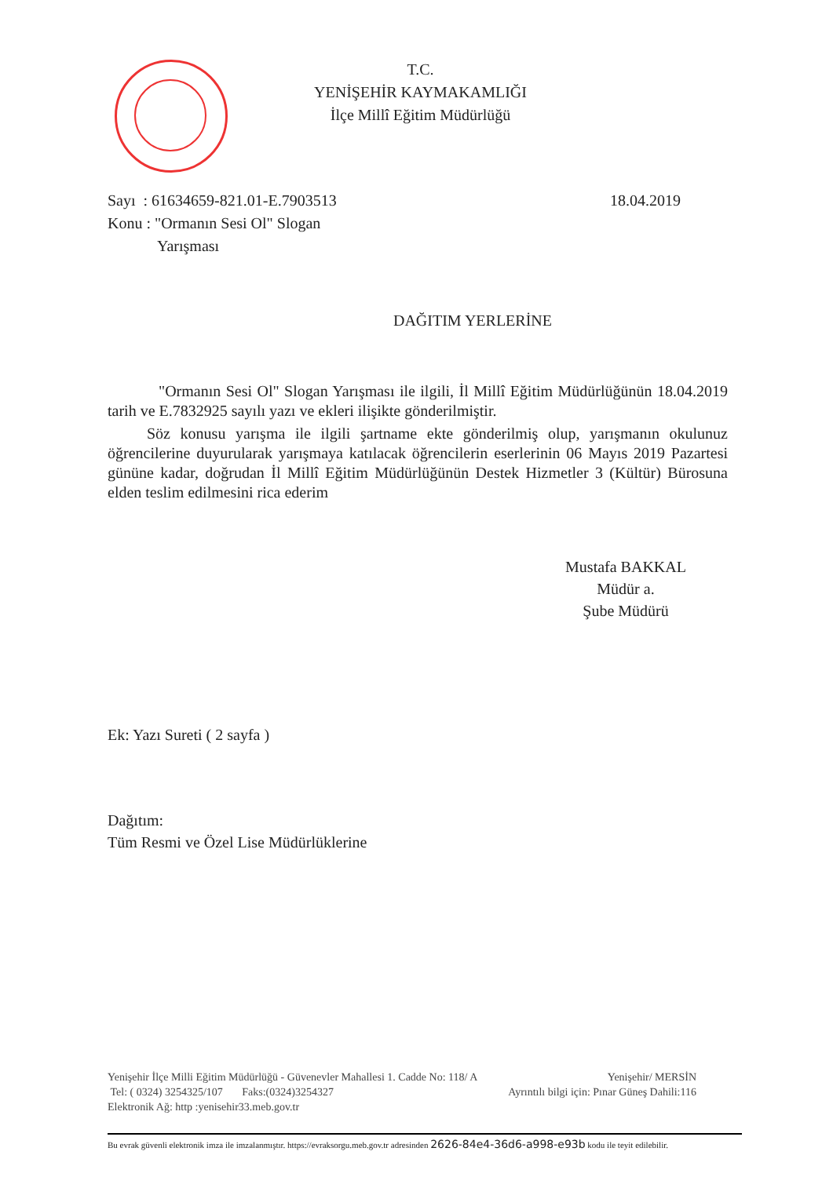T.C.
YENİŞEHİR KAYMAKAMLIĞI
İlçe Millî Eğitim Müdürlüğü
Sayı : 61634659-821.01-E.7903513 18.04.2019
Konu : "Ormanın Sesi Ol" Slogan
Yarışması
DAĞITIM YERLERİNE
"Ormanın Sesi Ol" Slogan Yarışması ile ilgili, İl Millî Eğitim Müdürlüğünün 18.04.2019 tarih ve E.7832925 sayılı yazı ve ekleri ilişikte gönderilmiştir.
Söz konusu yarışma ile ilgili şartname ekte gönderilmiş olup, yarışmanın okulunuz öğrencilerine duyurularak yarışmaya katılacak öğrencilerin eserlerinin 06 Mayıs 2019 Pazartesi gününe kadar, doğrudan İl Millî Eğitim Müdürlüğünün Destek Hizmetler 3 (Kültür) Bürosuna elden teslim edilmesini rica ederim
Mustafa BAKKAL
Müdür a.
Şube Müdürü
Ek: Yazı Sureti ( 2 sayfa )
Dağıtım:
Tüm Resmi ve Özel Lise Müdürlüklerine
Yenişehir İlçe Milli Eğitim Müdürlüğü - Güvenevler Mahallesi 1. Cadde No: 118/ A Yenişehir/ MERSİN
Tel: ( 0324) 3254325/107 Faks:(0324)3254327 Ayrıntılı bilgi için: Pınar Güneş Dahili:116
Elektronik Ağ: http :yenisehir33.meb.gov.tr
Bu evrak güvenli elektronik imza ile imzalanmıştır. https://evraksorgu.meb.gov.tr adresinden 2626-84e4-36d6-a998-e93b kodu ile teyit edilebilir.